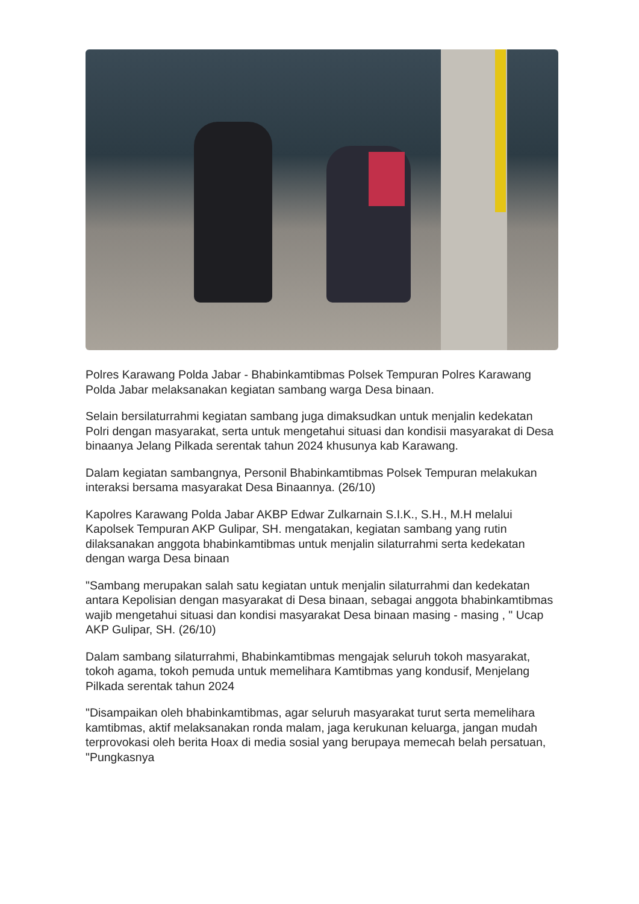Polres Karawang Polda Jabar - Bhabinkamtibmas Polsek Tempuran Polres Karawang Polda Jabar melaksanakan kegiatan sambang warga Desa binaan.
Selain bersilaturrahmi kegiatan sambang juga dimaksudkan untuk menjalin kedekatan Polri dengan masyarakat, serta untuk mengetahui situasi dan kondisii masyarakat di Desa binaanya Jelang Pilkada serentak tahun 2024 khusunya kab Karawang.
Dalam kegiatan sambangnya, Personil Bhabinkamtibmas Polsek Tempuran melakukan interaksi bersama masyarakat Desa Binaannya. (26/10)
Kapolres Karawang Polda Jabar AKBP Edwar Zulkarnain S.I.K., S.H., M.H melalui Kapolsek Tempuran AKP Gulipar, SH. mengatakan, kegiatan sambang yang rutin dilaksanakan anggota bhabinkamtibmas untuk menjalin silaturrahmi serta kedekatan dengan warga Desa binaan
"Sambang merupakan salah satu kegiatan untuk menjalin silaturrahmi dan kedekatan antara Kepolisian dengan masyarakat di Desa binaan, sebagai anggota bhabinkamtibmas wajib mengetahui situasi dan kondisi masyarakat Desa binaan masing - masing , " Ucap AKP Gulipar, SH. (26/10)
Dalam sambang silaturrahmi, Bhabinkamtibmas mengajak seluruh tokoh masyarakat, tokoh agama, tokoh pemuda untuk memelihara Kamtibmas yang kondusif, Menjelang Pilkada serentak tahun 2024
"Disampaikan oleh bhabinkamtibmas, agar seluruh masyarakat turut serta memelihara kamtibmas, aktif melaksanakan ronda malam, jaga kerukunan keluarga, jangan mudah terprovokasi oleh berita Hoax di media sosial yang berupaya memecah belah persatuan, "Pungkasnya